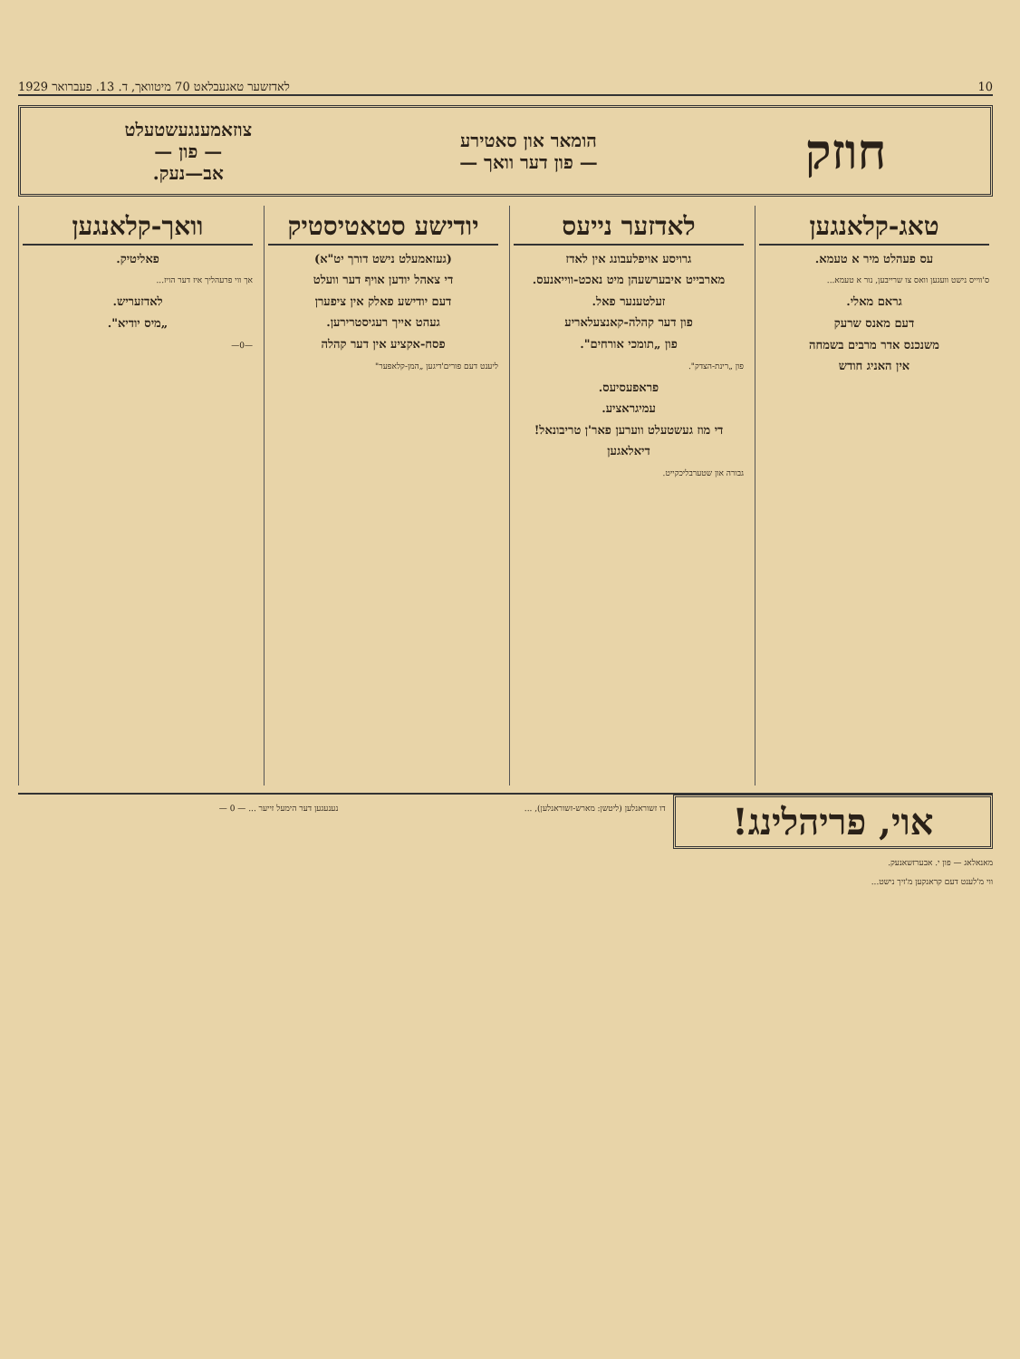10 לאדזשער טאגעבלאט 70 מיטוואך, ד. 13. פעברואר 1929
חוזק
הומאר און סאטירע
— פון דער וואך —
צוזאמענגעשטעלט
— פון —
אב—נעק.
טאג-קלאנגען
עס פעהלט מיר א טעמא.
ס'ווייס נישט וועגען וואס צו שרייבען, נור א טעמא...
גראם מאלי.
דעם מאנס שרעק
משנכנס אדר מרבים בשמחה
אין האניג חודש
לאדזער נייעס
גרויסע אויפלעבונג אין לאדז
מארבייט איבערשעהן מיט נאכט-ווייאנעס.
זעלטענער פאל.
פון דער קהלה-קאנצעלאריע
פון „תומכי אורחים".
פון „רינת-הצדק".
פראפעסיעס.
עמיגראציע.
די מוז געשטעלט ווערען פאר'ן טריבונאל!
דיאלאגען
גבורה און שטערבליכקייט.
יודישע סטאטיסטיק
(געזאמעלט נישט דורך יט"א)
די צאהל יודען אויף דער וועלט
דעם יודישע פאלק אין ציפערן
געהט אייך רעגיסטרירען.
פסח-אקציע אין דער קהלה
ליענט דעם פורים'דיגען „המן-קלאפער"
וואך-קלאנגען
פאליטיק.
אך ווי פרעהליך איז דער הויז...
לאדזעריש.
„מיס יודיא".
—0—
אוי, פריהלינג!
מאנאלאג — פון י. אבערזשאנעק.
ווי מ'לענט דעם קראנקען מ'זיך נישט...
דו זשוראנלען (ליטשן: מארש-זשוראנלען), ...
נענעגען דער הימעל זייער ... — 0 —